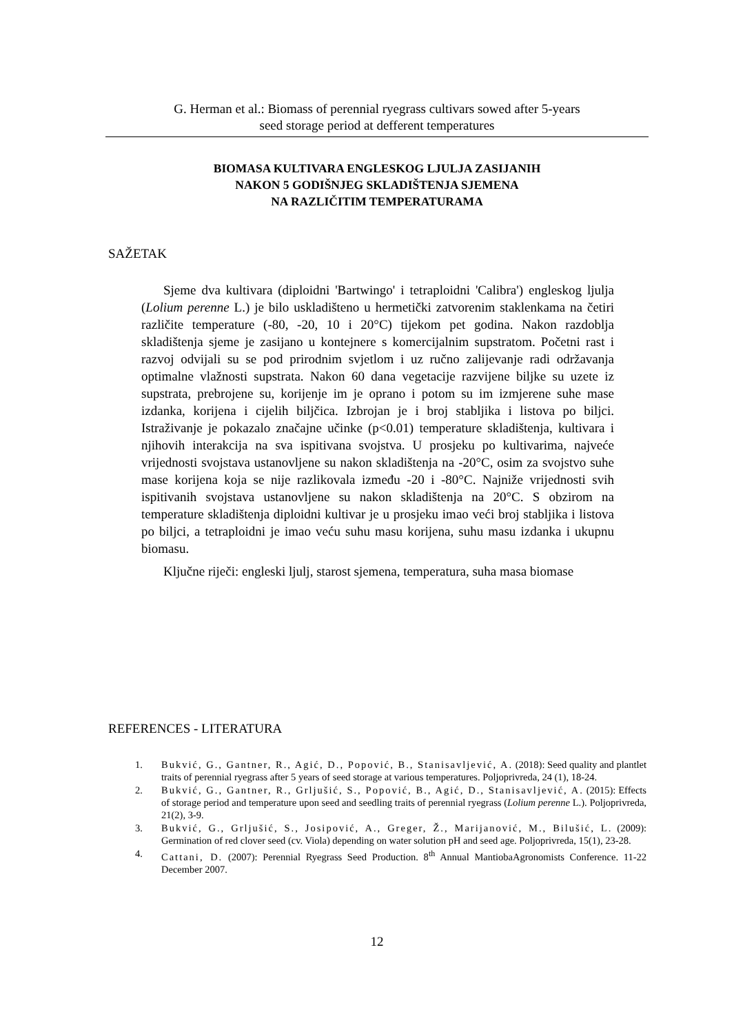G. Herman et al.: Biomass of perennial ryegrass cultivars sowed after 5-years
seed storage period at defferent temperatures
BIOMASA KULTIVARA ENGLESKOG LJULJA ZASIJANIH
NAKON 5 GODIŠNJEG SKLADIŠTENJA SJEMENA
NA RAZLIČITIM TEMPERATURAMA
SAŽETAK
Sjeme dva kultivara (diploidni 'Bartwingo' i tetraploidni 'Calibra') engleskog ljulja (Lolium perenne L.) je bilo uskladišteno u hermetički zatvorenim staklenkama na četiri različite temperature (-80, -20, 10 i 20°C) tijekom pet godina. Nakon razdoblja skladištenja sjeme je zasijano u kontejnere s komercijalnim supstratom. Početni rast i razvoj odvijali su se pod prirodnim svjetlom i uz ručno zalijevanje radi održavanja optimalne vlažnosti supstrata. Nakon 60 dana vegetacije razvijene biljke su uzete iz supstrata, prebrojene su, korijenje im je oprano i potom su im izmjerene suhe mase izdanka, korijena i cijelih biljčica. Izbrojan je i broj stabljika i listova po biljci. Istraživanje je pokazalo značajne učinke (p<0.01) temperature skladištenja, kultivara i njihovih interakcija na sva ispitivana svojstva. U prosjeku po kultivarima, najveće vrijednosti svojstava ustanovljene su nakon skladištenja na -20°C, osim za svojstvo suhe mase korijena koja se nije razlikovala između -20 i -80°C. Najniže vrijednosti svih ispitivanih svojstava ustanovljene su nakon skladištenja na 20°C. S obzirom na temperature skladištenja diploidni kultivar je u prosjeku imao veći broj stabljika i listova po biljci, a tetraploidni je imao veću suhu masu korijena, suhu masu izdanka i ukupnu biomasu.
Ključne riječi: engleski ljulj, starost sjemena, temperatura, suha masa biomase
REFERENCES - LITERATURA
1. Bukvić, G., Gantner, R., Agić, D., Popović, B., Stanisavljević, A. (2018): Seed quality and plantlet traits of perennial ryegrass after 5 years of seed storage at various temperatures. Poljoprivreda, 24 (1), 18-24.
2. Bukvić, G., Gantner, R., Grljušić, S., Popović, B., Agić, D., Stanisavljević, A. (2015): Effects of storage period and temperature upon seed and seedling traits of perennial ryegrass (Lolium perenne L.). Poljoprivreda, 21(2), 3-9.
3. Bukvić, G., Grljušić, S., Josipović, A., Greger, Ž., Marijanović, M., Bilušić, L. (2009): Germination of red clover seed (cv. Viola) depending on water solution pH and seed age. Poljoprivreda, 15(1), 23-28.
4. Cattani, D. (2007): Perennial Ryegrass Seed Production. 8<sup>th</sup> Annual MantiobaAgronomists Conference. 11-22 December 2007.
12